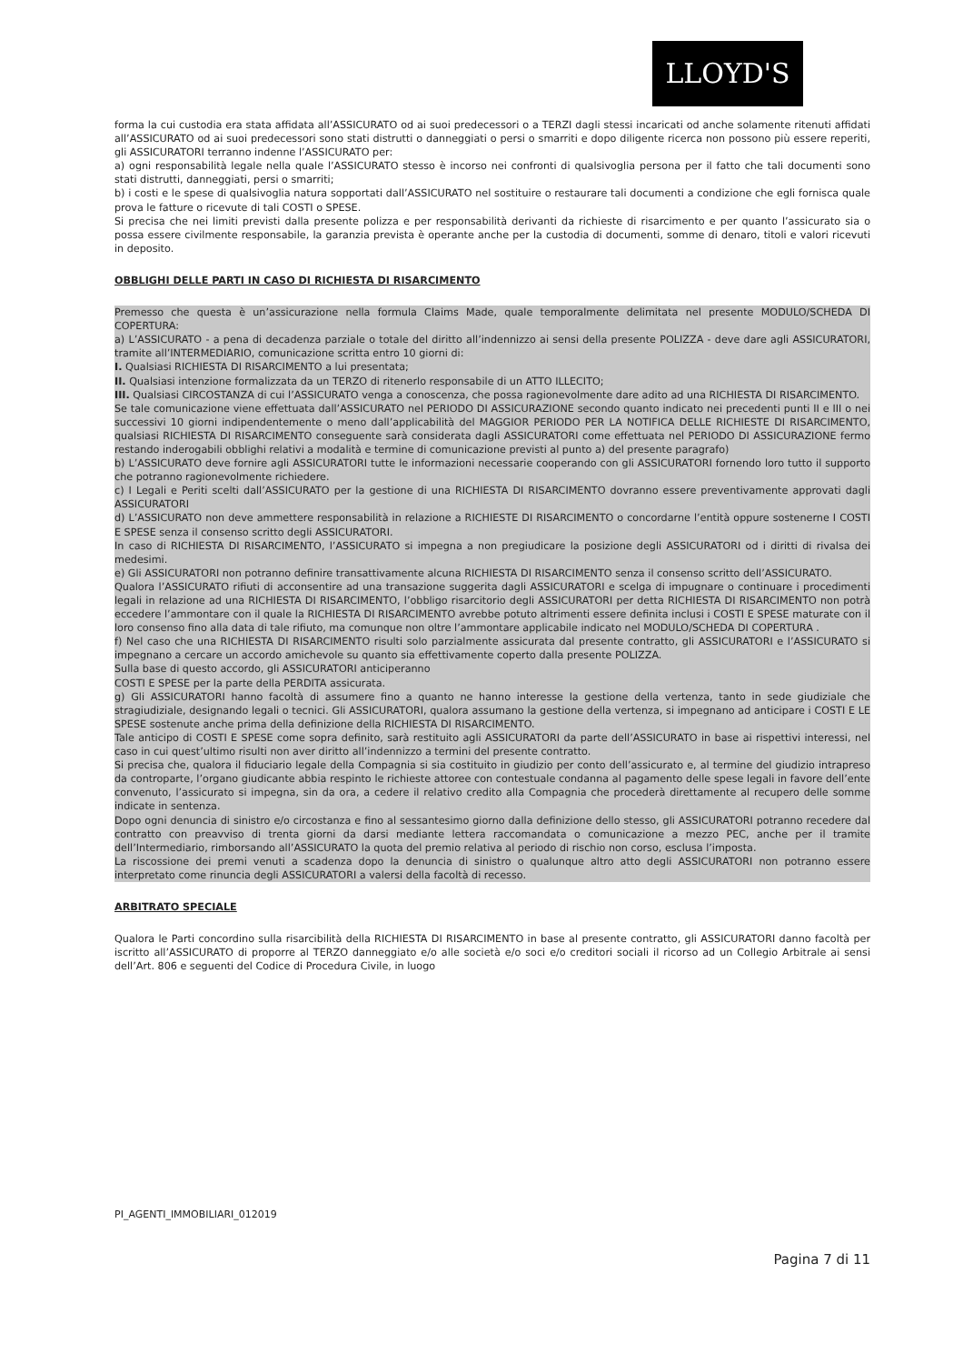LLOYD'S
forma la cui custodia era stata affidata all’ASSICURATO od ai suoi predecessori o a TERZI dagli stessi incaricati od anche solamente ritenuti affidati all’ASSICURATO od ai suoi predecessori sono stati distrutti o danneggiati o persi o smarriti e dopo diligente ricerca non possono più essere reperiti, gli ASSICURATORI terranno indenne l’ASSICURATO per:
a) ogni responsabilità legale nella quale l’ASSICURATO stesso è incorso nei confronti di qualsivoglia persona per il fatto che tali documenti sono stati distrutti, danneggiati, persi o smarriti;
b) i costi e le spese di qualsivoglia natura sopportati dall’ASSICURATO nel sostituire o restaurare tali documenti a condizione che egli fornisca quale prova le fatture o ricevute di tali COSTI o SPESE.
Si precisa che nei limiti previsti dalla presente polizza e per responsabilità derivanti da richieste di risarcimento e per quanto l’assicurato sia o possa essere civilmente responsabile, la garanzia prevista è operante anche per la custodia di documenti, somme di denaro, titoli e valori ricevuti in deposito.
OBBLIGHI DELLE PARTI IN CASO DI RICHIESTA DI RISARCIMENTO
Premesso che questa è un’assicurazione nella formula Claims Made, quale temporalmente delimitata nel presente MODULO/SCHEDA DI COPERTURA:
a) L’ASSICURATO - a pena di decadenza parziale o totale del diritto all’indennizzo ai sensi della presente POLIZZA - deve dare agli ASSICURATORI, tramite all’INTERMEDIARIO, comunicazione scritta entro 10 giorni di:
I. Qualsiasi RICHIESTA DI RISARCIMENTO a lui presentata;
II. Qualsiasi intenzione formalizzata da un TERZO di ritenerlo responsabile di un ATTO ILLECITO;
III. Qualsiasi CIRCOSTANZA di cui l’ASSICURATO venga a conoscenza, che possa ragionevolmente dare adito ad una RICHIESTA DI RISARCIMENTO.
Se tale comunicazione viene effettuata dall’ASSICURATO nel PERIODO DI ASSICURAZIONE secondo quanto indicato nei precedenti punti II e III o nei successivi 10 giorni indipendentemente o meno dall’applicabilità del MAGGIOR PERIODO PER LA NOTIFICA DELLE RICHIESTE DI RISARCIMENTO, qualsiasi RICHIESTA DI RISARCIMENTO conseguente sarà considerata dagli ASSICURATORI come effettuata nel PERIODO DI ASSICURAZIONE fermo restando inderogabili obblighi relativi a modalità e termine di comunicazione previsti al punto a) del presente paragrafo)
b) L’ASSICURATO deve fornire agli ASSICURATORI tutte le informazioni necessarie cooperando con gli ASSICURATORI fornendo loro tutto il supporto che potranno ragionevolmente richiedere.
c) I Legali e Periti scelti dall’ASSICURATO per la gestione di una RICHIESTA DI RISARCIMENTO dovranno essere preventivamente approvati dagli ASSICURATORI
d) L’ASSICURATO non deve ammettere responsabilità in relazione a RICHIESTE DI RISARCIMENTO o concordarne l’entità oppure sostenerne I COSTI E SPESE senza il consenso scritto degli ASSICURATORI.
In caso di RICHIESTA DI RISARCIMENTO, l’ASSICURATO si impegna a non pregiudicare la posizione degli ASSICURATORI od i diritti di rivalsa dei medesimi.
e) Gli ASSICURATORI non potranno definire transattivamente alcuna RICHIESTA DI RISARCIMENTO senza il consenso scritto dell’ASSICURATO.
Qualora l’ASSICURATO rifiuti di acconsentire ad una transazione suggerita dagli ASSICURATORI e scelga di impugnare o continuare i procedimenti legali in relazione ad una RICHIESTA DI RISARCIMENTO, l’obbligo risarcitorio degli ASSICURATORI per detta RICHIESTA DI RISARCIMENTO non potrà eccedere l’ammontare con il quale la RICHIESTA DI RISARCIMENTO avrebbe potuto altrimenti essere definita inclusi i COSTI E SPESE maturate con il loro consenso fino alla data di tale rifiuto, ma comunque non oltre l’ammontare applicabile indicato nel MODULO/SCHEDA DI COPERTURA .
f) Nel caso che una RICHIESTA DI RISARCIMENTO risulti solo parzialmente assicurata dal presente contratto, gli ASSICURATORI e l’ASSICURATO si impegnano a cercare un accordo amichevole su quanto sia effettivamente coperto dalla presente POLIZZA.
Sulla base di questo accordo, gli ASSICURATORI anticiperanno
COSTI E SPESE per la parte della PERDITA assicurata.
g) Gli ASSICURATORI hanno facoltà di assumere fino a quanto ne hanno interesse la gestione della vertenza, tanto in sede giudiziale che stragiudiziale, designando legali o tecnici. Gli ASSICURATORI, qualora assumano la gestione della vertenza, si impegnano ad anticipare i COSTI E LE SPESE sostenute anche prima della definizione della RICHIESTA DI RISARCIMENTO.
Tale anticipo di COSTI E SPESE come sopra definito, sarà restituito agli ASSICURATORI da parte dell’ASSICURATO in base ai rispettivi interessi, nel caso in cui quest’ultimo risulti non aver diritto all’indennizzo a termini del presente contratto.
Si precisa che, qualora il fiduciario legale della Compagnia si sia costituito in giudizio per conto dell’assicurato e, al termine del giudizio intrapreso da controparte, l’organo giudicante abbia respinto le richieste attoree con contestuale condanna al pagamento delle spese legali in favore dell’ente convenuto, l’assicurato si impegna, sin da ora, a cedere il relativo credito alla Compagnia che procederà direttamente al recupero delle somme indicate in sentenza.
Dopo ogni denuncia di sinistro e/o circostanza e fino al sessantesimo giorno dalla definizione dello stesso, gli ASSICURATORI potranno recedere dal contratto con preavviso di trenta giorni da darsi mediante lettera raccomandata o comunicazione a mezzo PEC, anche per il tramite dell’Intermediario, rimborsando all’ASSICURATO la quota del premio relativa al periodo di rischio non corso, esclusa l’imposta.
La riscossione dei premi venuti a scadenza dopo la denuncia di sinistro o qualunque altro atto degli ASSICURATORI non potranno essere interpretato come rinuncia degli ASSICURATORI a valersi della facoltà di recesso.
ARBITRATO SPECIALE
Qualora le Parti concordino sulla risarcibilità della RICHIESTA DI RISARCIMENTO in base al presente contratto, gli ASSICURATORI danno facoltà per iscritto all’ASSICURATO di proporre al TERZO danneggiato e/o alle società e/o soci e/o creditori sociali il ricorso ad un Collegio Arbitrale ai sensi dell’Art. 806 e seguenti del Codice di Procedura Civile, in luogo
PI_AGENTI_IMMOBILIARI_012019
Pagina 7 di 11